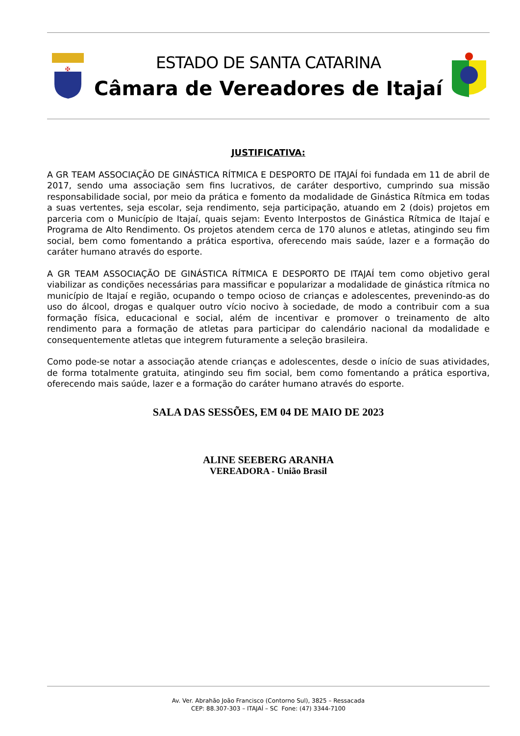✠
ESTADO DE SANTA CATARINA
Câmara de Vereadores de Itajaí
JUSTIFICATIVA:
A GR TEAM ASSOCIAÇÃO DE GINÁSTICA RÍTMICA E DESPORTO DE ITAJAÍ foi fundada em 11 de abril de 2017, sendo uma associação sem fins lucrativos, de caráter desportivo, cumprindo sua missão responsabilidade social, por meio da prática e fomento da modalidade de Ginástica Rítmica em todas a suas vertentes, seja escolar, seja rendimento, seja participação, atuando em 2 (dois) projetos em parceria com o Município de Itajaí, quais sejam: Evento Interpostos de Ginástica Rítmica de Itajaí e Programa de Alto Rendimento. Os projetos atendem cerca de 170 alunos e atletas, atingindo seu fim social, bem como fomentando a prática esportiva, oferecendo mais saúde, lazer e a formação do caráter humano através do esporte.
A GR TEAM ASSOCIAÇÃO DE GINÁSTICA RÍTMICA E DESPORTO DE ITAJAÍ tem como objetivo geral viabilizar as condições necessárias para massificar e popularizar a modalidade de ginástica rítmica no município de Itajaí e região, ocupando o tempo ocioso de crianças e adolescentes, prevenindo-as do uso do álcool, drogas e qualquer outro vício nocivo à sociedade, de modo a contribuir com a sua formação física, educacional e social, além de incentivar e promover o treinamento de alto rendimento para a formação de atletas para participar do calendário nacional da modalidade e consequentemente atletas que integrem futuramente a seleção brasileira.
Como pode-se notar a associação atende crianças e adolescentes, desde o início de suas atividades, de forma totalmente gratuita, atingindo seu fim social, bem como fomentando a prática esportiva, oferecendo mais saúde, lazer e a formação do caráter humano através do esporte.
SALA DAS SESSÕES, EM 04 DE MAIO DE 2023
ALINE SEEBERG ARANHA
VEREADORA - União Brasil
Av. Ver. Abrahão João Francisco (Contorno Sul), 3825 – Ressacada
CEP: 88.307-303 – ITAJAÍ – SC Fone: (47) 3344-7100